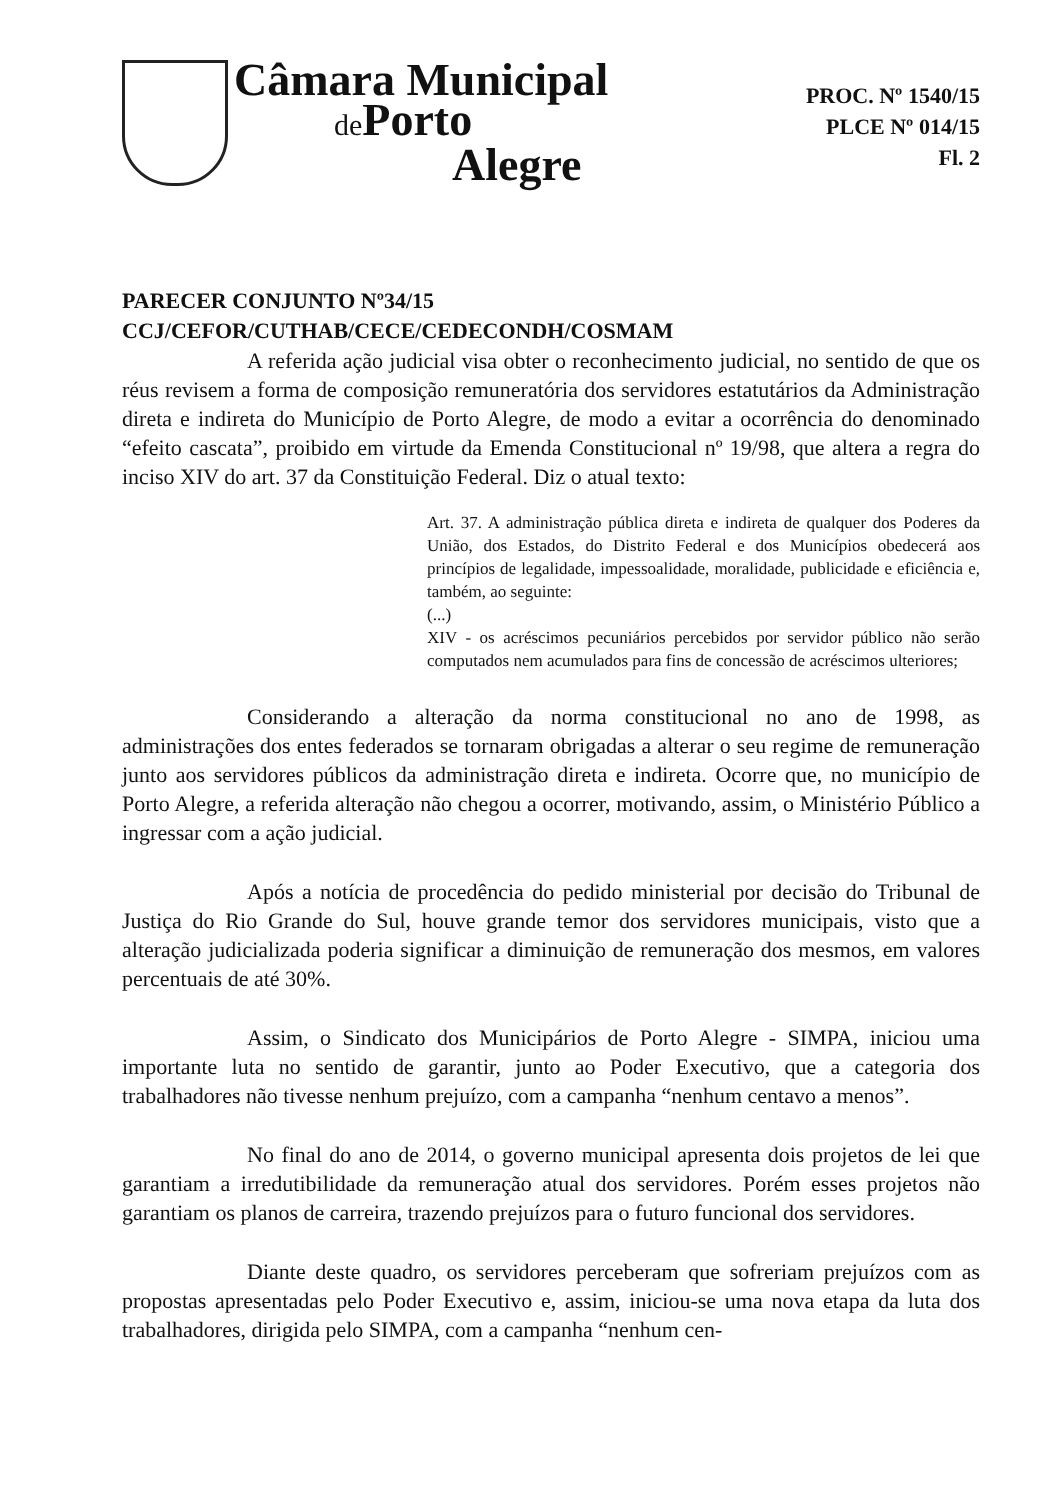Câmara Municipal
de Porto
Alegre
PROC. Nº 1540/15
PLCE Nº 014/15
Fl. 2
PARECER CONJUNTO Nº34/15
CCJ/CEFOR/CUTHAB/CECE/CEDECONDH/COSMAM
A referida ação judicial visa obter o reconhecimento judicial, no sentido de que os réus revisem a forma de composição remuneratória dos servidores estatutários da Administração direta e indireta do Município de Porto Alegre, de modo a evitar a ocorrência do denominado “efeito cascata”, proibido em virtude da Emenda Constitucional nº 19/98, que altera a regra do inciso XIV do art. 37 da Constituição Federal. Diz o atual texto:
Art. 37. A administração pública direta e indireta de qualquer dos Poderes da União, dos Estados, do Distrito Federal e dos Municípios obedecerá aos princípios de legalidade, impessoalidade, moralidade, publicidade e eficiência e, também, ao seguinte:
(...)
XIV - os acréscimos pecuniários percebidos por servidor público não serão computados nem acumulados para fins de concessão de acréscimos ulteriores;
Considerando a alteração da norma constitucional no ano de 1998, as administrações dos entes federados se tornaram obrigadas a alterar o seu regime de remuneração junto aos servidores públicos da administração direta e indireta. Ocorre que, no município de Porto Alegre, a referida alteração não chegou a ocorrer, motivando, assim, o Ministério Público a ingressar com a ação judicial.
Após a notícia de procedência do pedido ministerial por decisão do Tribunal de Justiça do Rio Grande do Sul, houve grande temor dos servidores municipais, visto que a alteração judicializada poderia significar a diminuição de remuneração dos mesmos, em valores percentuais de até 30%.
Assim, o Sindicato dos Municipários de Porto Alegre - SIMPA, iniciou uma importante luta no sentido de garantir, junto ao Poder Executivo, que a categoria dos trabalhadores não tivesse nenhum prejuízo, com a campanha “nenhum centavo a menos”.
No final do ano de 2014, o governo municipal apresenta dois projetos de lei que garantiam a irredutibilidade da remuneração atual dos servidores. Porém esses projetos não garantiam os planos de carreira, trazendo prejuízos para o futuro funcional dos servidores.
Diante deste quadro, os servidores perceberam que sofreriam prejuízos com as propostas apresentadas pelo Poder Executivo e, assim, iniciou-se uma nova etapa da luta dos trabalhadores, dirigida pelo SIMPA, com a campanha “nenhum cen-